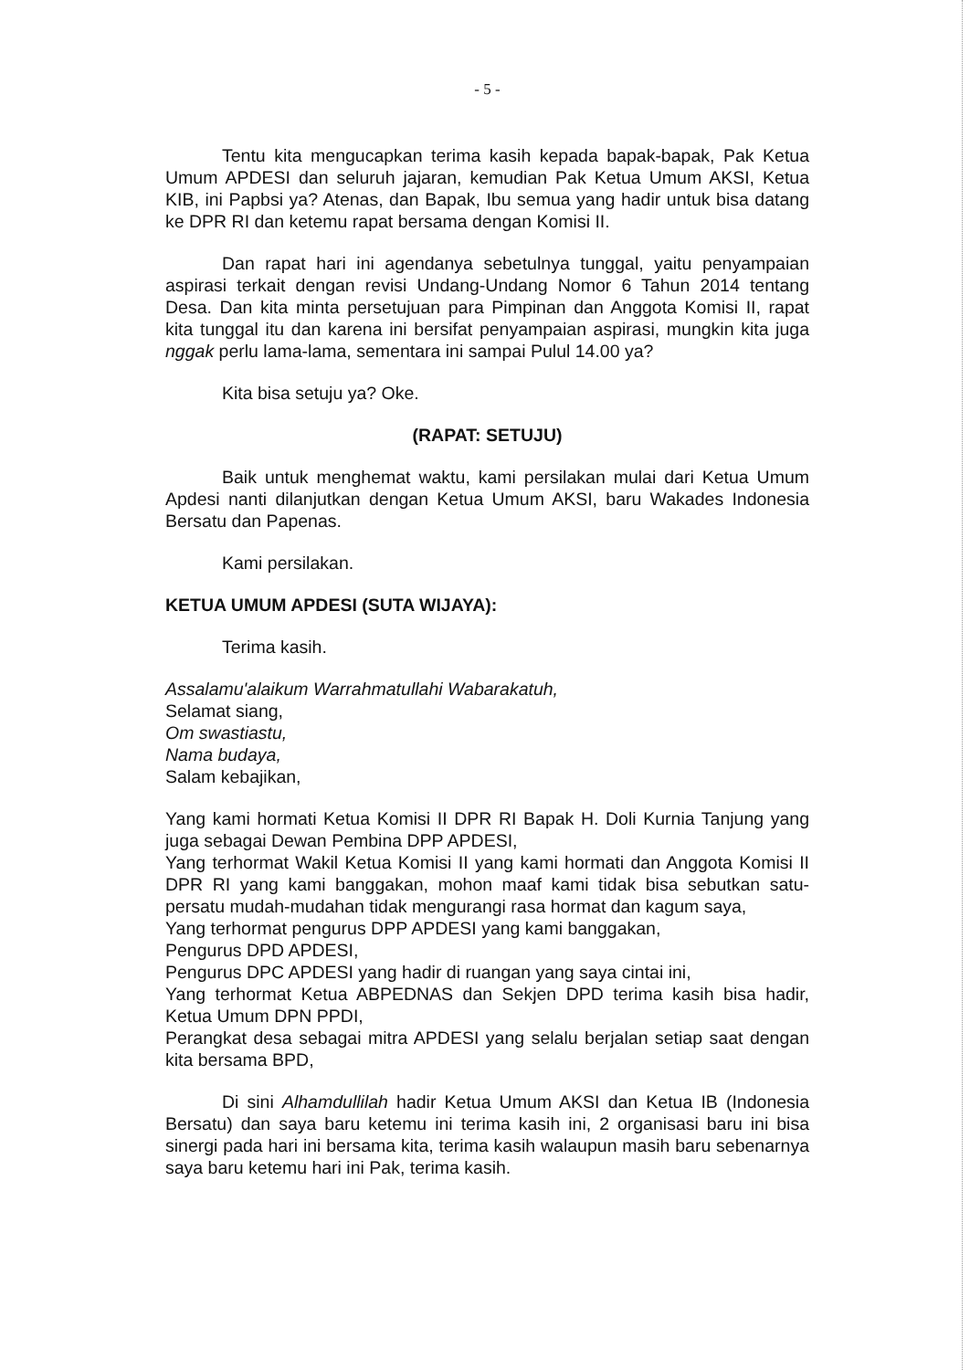- 5 -
Tentu kita mengucapkan terima kasih kepada bapak-bapak, Pak Ketua Umum APDESI dan seluruh jajaran, kemudian Pak Ketua Umum AKSI, Ketua KIB, ini Papbsi ya? Atenas, dan Bapak, Ibu semua yang hadir untuk bisa datang ke DPR RI dan ketemu rapat bersama dengan Komisi II.
Dan rapat hari ini agendanya sebetulnya tunggal, yaitu penyampaian aspirasi terkait dengan revisi Undang-Undang Nomor 6 Tahun 2014 tentang Desa. Dan kita minta persetujuan para Pimpinan dan Anggota Komisi II, rapat kita tunggal itu dan karena ini bersifat penyampaian aspirasi, mungkin kita juga nggak perlu lama-lama, sementara ini sampai Pulul 14.00 ya?
Kita bisa setuju ya? Oke.
(RAPAT: SETUJU)
Baik untuk menghemat waktu, kami persilakan mulai dari Ketua Umum Apdesi nanti dilanjutkan dengan Ketua Umum AKSI, baru Wakades Indonesia Bersatu dan Papenas.
Kami persilakan.
KETUA UMUM APDESI (SUTA WIJAYA):
Terima kasih.
Assalamu'alaikum Warrahmatullahi Wabarakatuh,
Selamat siang,
Om swastiastu,
Nama budaya,
Salam kebajikan,
Yang kami hormati Ketua Komisi II DPR RI Bapak H. Doli Kurnia Tanjung yang juga sebagai Dewan Pembina DPP APDESI,
Yang terhormat Wakil Ketua Komisi II yang kami hormati dan Anggota Komisi II DPR RI yang kami banggakan, mohon maaf kami tidak bisa sebutkan satu-persatu mudah-mudahan tidak mengurangi rasa hormat dan kagum saya,
Yang terhormat pengurus DPP APDESI yang kami banggakan,
Pengurus DPD APDESI,
Pengurus DPC APDESI yang hadir di ruangan yang saya cintai ini,
Yang terhormat Ketua ABPEDNAS dan Sekjen DPD terima kasih bisa hadir, Ketua Umum DPN PPDI,
Perangkat desa sebagai mitra APDESI yang selalu berjalan setiap saat dengan kita bersama BPD,
Di sini Alhamdullilah hadir Ketua Umum AKSI dan Ketua IB (Indonesia Bersatu) dan saya baru ketemu ini terima kasih ini, 2 organisasi baru ini bisa sinergi pada hari ini bersama kita, terima kasih walaupun masih baru sebenarnya saya baru ketemu hari ini Pak, terima kasih.